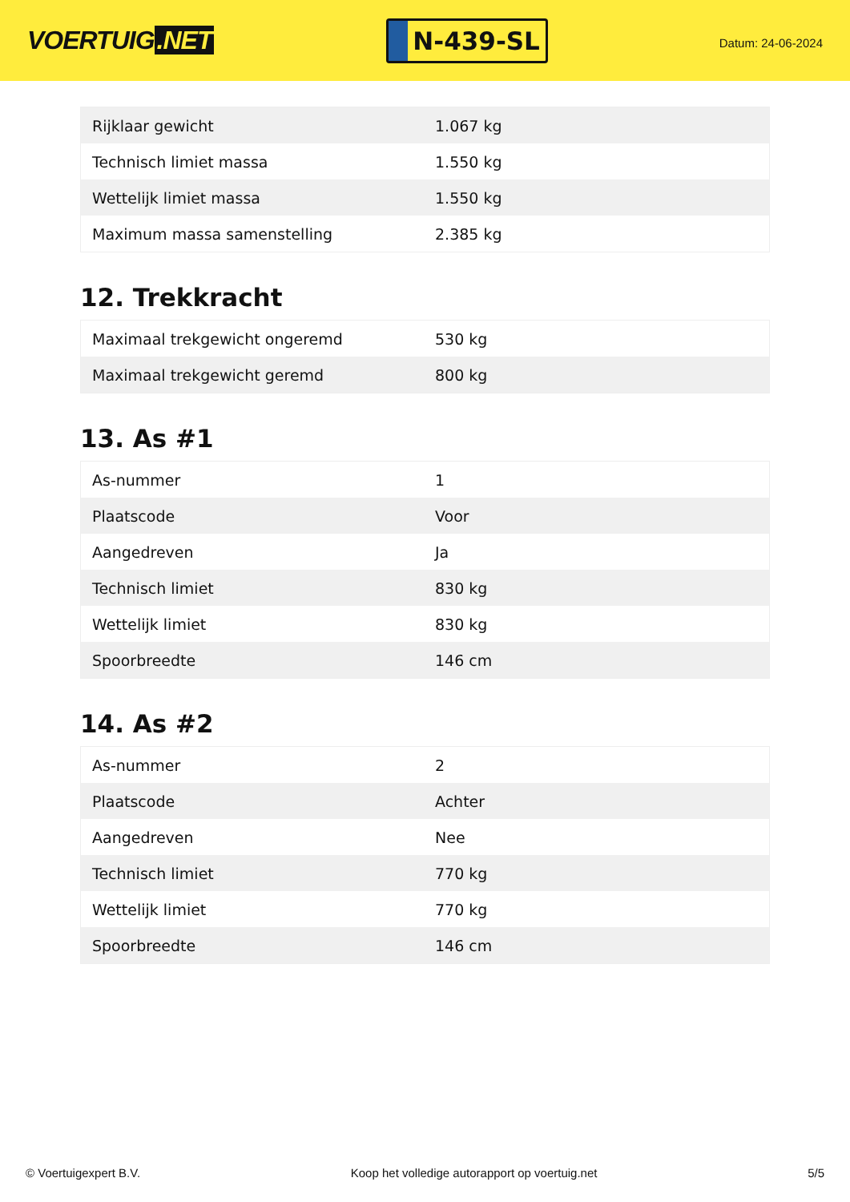VOERTUIG.NET
N-439-SL
Datum: 24-06-2024
| Rijklaar gewicht | 1.067 kg |
| Technisch limiet massa | 1.550 kg |
| Wettelijk limiet massa | 1.550 kg |
| Maximum massa samenstelling | 2.385 kg |
12. Trekkracht
| Maximaal trekgewicht ongeremd | 530 kg |
| Maximaal trekgewicht geremd | 800 kg |
13. As #1
| As-nummer | 1 |
| Plaatscode | Voor |
| Aangedreven | Ja |
| Technisch limiet | 830 kg |
| Wettelijk limiet | 830 kg |
| Spoorbreedte | 146 cm |
14. As #2
| As-nummer | 2 |
| Plaatscode | Achter |
| Aangedreven | Nee |
| Technisch limiet | 770 kg |
| Wettelijk limiet | 770 kg |
| Spoorbreedte | 146 cm |
© Voertuigexpert B.V. Koop het volledige autorapport op voertuig.net 5/5